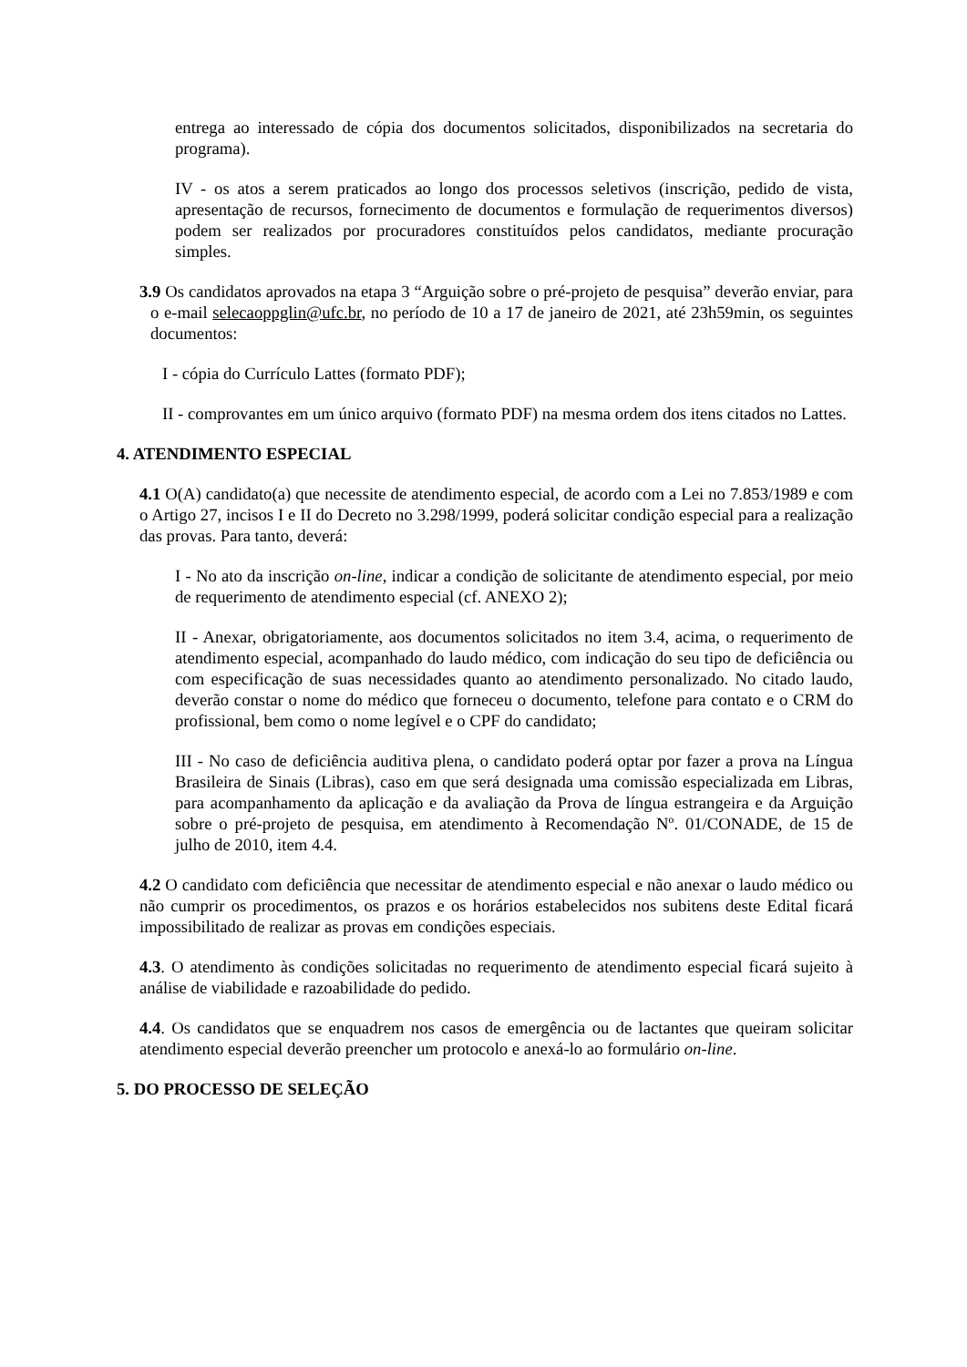entrega ao interessado de cópia dos documentos solicitados, disponibilizados na secretaria do programa).
IV - os atos a serem praticados ao longo dos processos seletivos (inscrição, pedido de vista, apresentação de recursos, fornecimento de documentos e formulação de requerimentos diversos) podem ser realizados por procuradores constituídos pelos candidatos, mediante procuração simples.
3.9 Os candidatos aprovados na etapa 3 “Arguição sobre o pré-projeto de pesquisa” deverão enviar, para o e-mail selecaoppglin@ufc.br, no período de 10 a 17 de janeiro de 2021, até 23h59min, os seguintes documentos:
I - cópia do Currículo Lattes (formato PDF);
II - comprovantes em um único arquivo (formato PDF) na mesma ordem dos itens citados no Lattes.
4. ATENDIMENTO ESPECIAL
4.1 O(A) candidato(a) que necessite de atendimento especial, de acordo com a Lei no 7.853/1989 e com o Artigo 27, incisos I e II do Decreto no 3.298/1999, poderá solicitar condição especial para a realização das provas. Para tanto, deverá:
I - No ato da inscrição on-line, indicar a condição de solicitante de atendimento especial, por meio de requerimento de atendimento especial (cf. ANEXO 2);
II - Anexar, obrigatoriamente, aos documentos solicitados no item 3.4, acima, o requerimento de atendimento especial, acompanhado do laudo médico, com indicação do seu tipo de deficiência ou com especificação de suas necessidades quanto ao atendimento personalizado. No citado laudo, deverão constar o nome do médico que forneceu o documento, telefone para contato e o CRM do profissional, bem como o nome legível e o CPF do candidato;
III - No caso de deficiência auditiva plena, o candidato poderá optar por fazer a prova na Língua Brasileira de Sinais (Libras), caso em que será designada uma comissão especializada em Libras, para acompanhamento da aplicação e da avaliação da Prova de língua estrangeira e da Arguição sobre o pré-projeto de pesquisa, em atendimento à Recomendação Nº. 01/CONADE, de 15 de julho de 2010, item 4.4.
4.2 O candidato com deficiência que necessitar de atendimento especial e não anexar o laudo médico ou não cumprir os procedimentos, os prazos e os horários estabelecidos nos subitens deste Edital ficará impossibilitado de realizar as provas em condições especiais.
4.3. O atendimento às condições solicitadas no requerimento de atendimento especial ficará sujeito à análise de viabilidade e razoabilidade do pedido.
4.4. Os candidatos que se enquadrem nos casos de emergência ou de lactantes que queiram solicitar atendimento especial deverão preencher um protocolo e anexá-lo ao formulário on-line.
5. DO PROCESSO DE SELEÇÃO